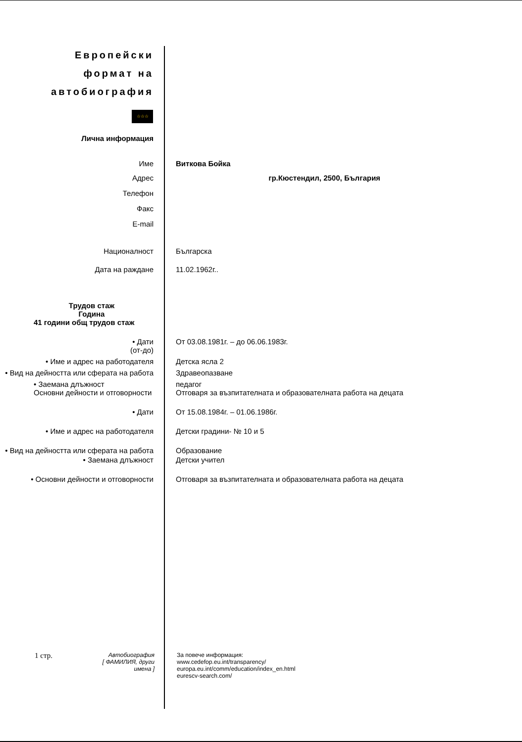Европейски
формат на
автобиография
☆☆☆
Лична информация
Име Виткова Бойка
Адрес гр.Кюстендил, 2500, България
Телефон
Факс
E-mail
Националност Българска
Дата на раждане 11.02.1962г..
Трудов стаж
Година
41 години общ трудов стаж
• Дати
(от-до)
От 03.08.1981г. – до 06.06.1983г.
• Име и адрес на работодателя Детска ясла 2
• Вид на дейността или сферата на работа
Здравеопазване
• Заемана длъжност
Основни дейности и отговорности
педагог
Отговаря за възпитателната и образователната работа на децата
• Дати От 15.08.1984г. – 01.06.1986г.
• Име и адрес на работодателя Детски градини- № 10 и 5
• Вид на дейността или сферата на работа
Образование
• Заемана длъжност Детски учител
• Основни дейности и отговорности Отговаря за възпитателната и образователната работа на децата
1 стр.
Автобиография
[ ФАМИЛИЯ, други имена ]
За повече информация:
www.cedefop.eu.int/transparency/
europa.eu.int/comm/education/index_en.html
eurescv-search.com/